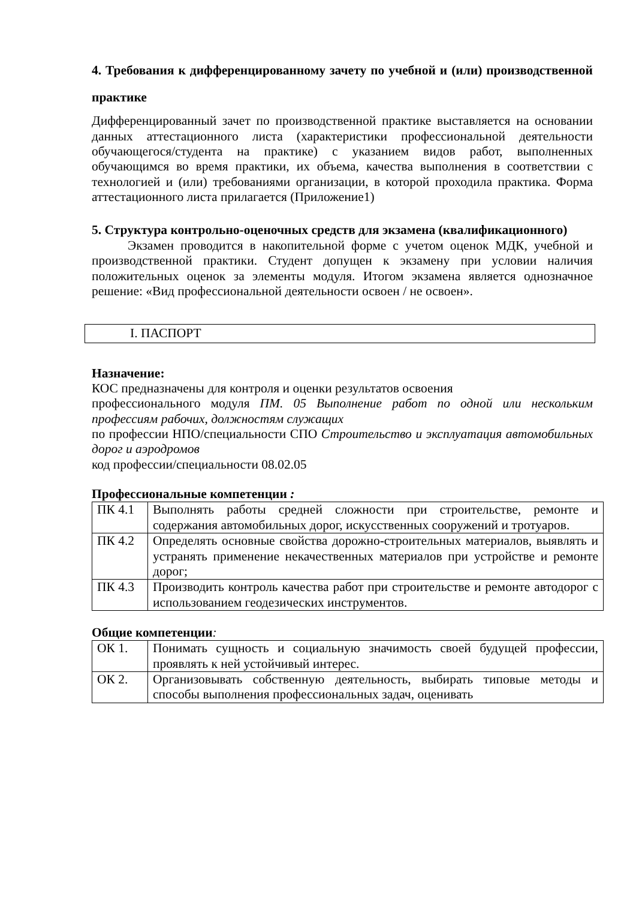4. Требования к дифференцированному зачету по учебной и (или) производственной практике
Дифференцированный зачет по производственной практике выставляется на основании данных аттестационного листа (характеристики профессиональной деятельности обучающегося/студента на практике) с указанием видов работ, выполненных обучающимся во время практики, их объема, качества выполнения в соответствии с технологией и (или) требованиями организации, в которой проходила практика. Форма аттестационного листа прилагается (Приложение1)
5. Структура контрольно-оценочных средств для экзамена (квалификационного)
Экзамен проводится в накопительной форме с учетом оценок МДК, учебной и производственной практики. Студент допущен к экзамену при условии наличия положительных оценок за элементы модуля. Итогом экзамена является однозначное решение: «Вид профессиональной деятельности освоен / не освоен».
I. ПАСПОРТ
Назначение:
КОС предназначены для контроля и оценки результатов освоения
профессионального модуля ПМ. 05 Выполнение работ по одной или нескольким профессиям рабочих, должностям служащих
по профессии НПО/специальности СПО Строительство и эксплуатация автомобильных дорог и аэродромов
код профессии/специальности 08.02.05
Профессиональные компетенции :
| ПК 4.1 | Выполнять работы средней сложности при строительстве, ремонте и содержания автомобильных дорог, искусственных сооружений и тротуаров. |
| ПК 4.2 | Определять основные свойства дорожно-строительных материалов, выявлять и устранять применение некачественных материалов при устройстве и ремонте дорог; |
| ПК 4.3 | Производить контроль качества работ при строительстве и ремонте автодорог с использованием геодезических инструментов. |
Общие компетенции:
| ОК 1. | Понимать сущность и социальную значимость своей будущей профессии, проявлять к ней устойчивый интерес. |
| ОК 2. | Организовывать собственную деятельность, выбирать типовые методы и способы выполнения профессиональных задач, оценивать |